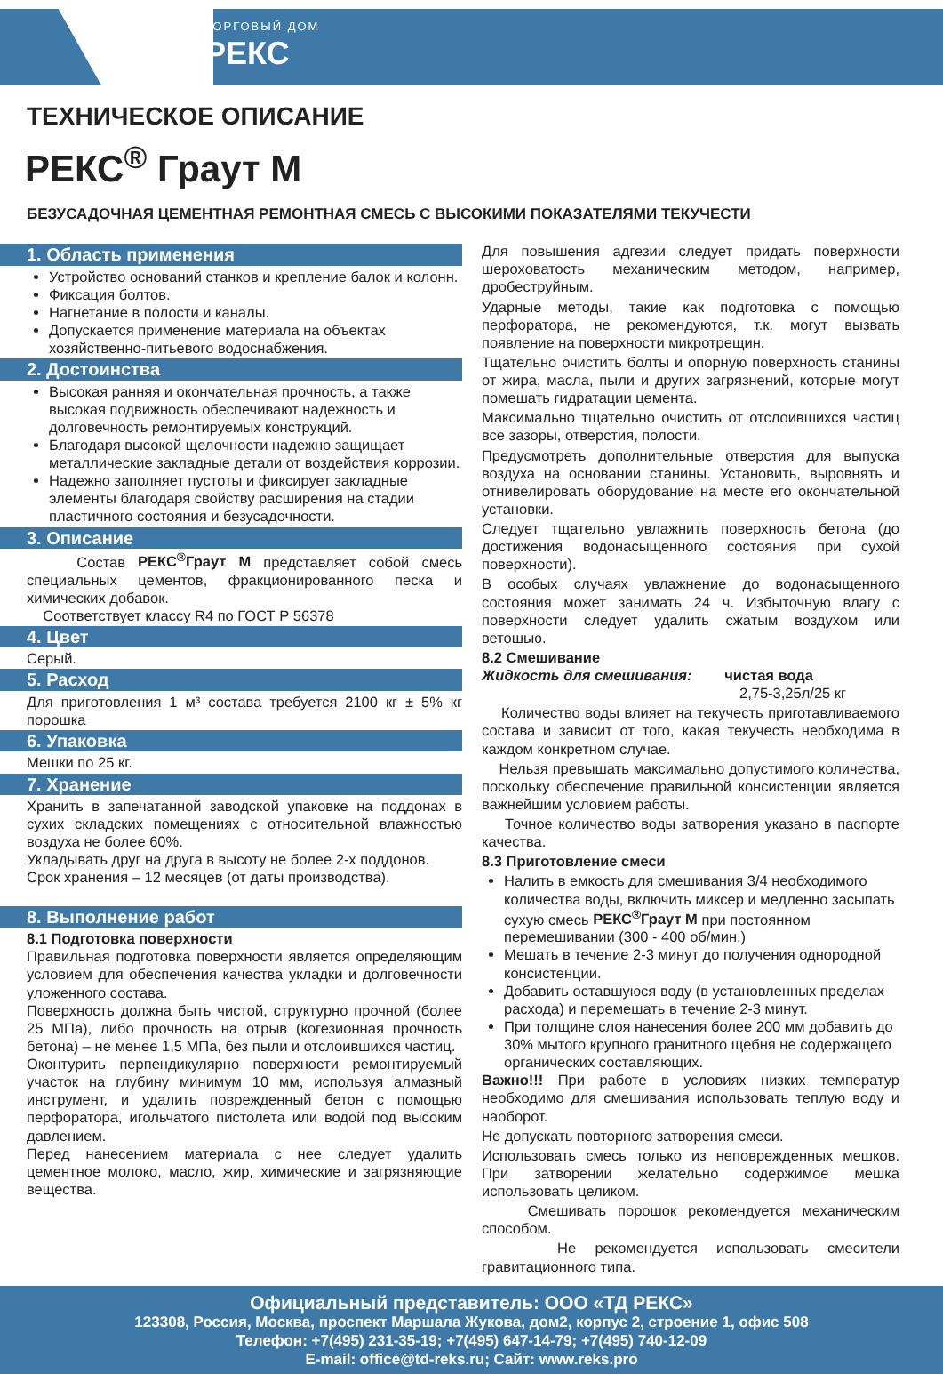ТОРГОВЫЙ ДОМ
РЕКС
ТЕХНИЧЕСКОЕ ОПИСАНИЕ
РЕКС<sup>®</sup> Граут М
БЕЗУСАДОЧНАЯ ЦЕМЕНТНАЯ РЕМОНТНАЯ СМЕСЬ С ВЫСОКИМИ ПОКАЗАТЕЛЯМИ ТЕКУЧЕСТИ
1. Область применения
Устройство оснований станков и крепление балок и колонн.
Фиксация болтов.
Нагнетание в полости и каналы.
Допускается применение материала на объектах хозяйственно-питьевого водоснабжения.
2. Достоинства
Высокая ранняя и окончательная прочность, а также высокая подвижность обеспечивают надежность и долговечность ремонтируемых конструкций.
Благодаря высокой щелочности надежно защищает металлические закладные детали от воздействия коррозии.
Надежно заполняет пустоты и фиксирует закладные элементы благодаря свойству расширения на стадии пластичного состояния и безусадочности.
3. Описание
Состав РЕКС<sup>®</sup>Граут М представляет собой смесь специальных цементов, фракционированного песка и химических добавок.
Соответствует классу R4 по ГОСТ Р 56378
4. Цвет
Серый.
5. Расход
Для приготовления 1 м³ состава требуется 2100 кг ± 5% кг порошка
6. Упаковка
Мешки по 25 кг.
7. Хранение
Хранить в запечатанной заводской упаковке на поддонах в сухих складских помещениях с относительной влажностью воздуха не более 60%.
Укладывать друг на друга в высоту не более 2-х поддонов.
Срок хранения – 12 месяцев (от даты производства).
8. Выполнение работ
8.1 Подготовка поверхности
Правильная подготовка поверхности является определяющим условием для обеспечения качества укладки и долговечности уложенного состава.
Поверхность должна быть чистой, структурно прочной (более 25 МПа), либо прочность на отрыв (когезионная прочность бетона) – не менее 1,5 МПа, без пыли и отслоившихся частиц.
Оконтурить перпендикулярно поверхности ремонтируемый участок на глубину минимум 10 мм, используя алмазный инструмент, и удалить поврежденный бетон с помощью перфоратора, игольчатого пистолета или водой под высоким давлением.
Перед нанесением материала с нее следует удалить цементное молоко, масло, жир, химические и загрязняющие вещества.
Для повышения адгезии следует придать поверхности шероховатость механическим методом, например, дробеструйным.
Ударные методы, такие как подготовка с помощью перфоратора, не рекомендуются, т.к. могут вызвать появление на поверхности микротрещин.
Тщательно очистить болты и опорную поверхность станины от жира, масла, пыли и других загрязнений, которые могут помешать гидратации цемента.
Максимально тщательно очистить от отслоившихся частиц все зазоры, отверстия, полости.
Предусмотреть дополнительные отверстия для выпуска воздуха на основании станины. Установить, выровнять и отнивелировать оборудование на месте его окончательной установки.
Следует тщательно увлажнить поверхность бетона (до достижения водонасыщенного состояния при сухой поверхности).
В особых случаях увлажнение до водонасыщенного состояния может занимать 24 ч. Избыточную влагу с поверхности следует удалить сжатым воздухом или ветошью.
8.2 Смешивание
Жидкость для смешивания: чистая вода
2,75-3,25л/25 кг
Количество воды влияет на текучесть приготавливаемого состава и зависит от того, какая текучесть необходима в каждом конкретном случае.
Нельзя превышать максимально допустимого количества, поскольку обеспечение правильной консистенции является важнейшим условием работы.
Точное количество воды затворения указано в паспорте качества.
8.3 Приготовление смеси
Налить в емкость для смешивания 3/4 необходимого количества воды, включить миксер и медленно засыпать сухую смесь РЕКС<sup>®</sup>Граут М при постоянном перемешивании (300 - 400 об/мин.)
Мешать в течение 2-3 минут до получения однородной консистенции.
Добавить оставшуюся воду (в установленных пределах расхода) и перемешать в течение 2-3 минут.
При толщине слоя нанесения более 200 мм добавить до 30% мытого крупного гранитного щебня не содержащего органических составляющих.
Важно!!! При работе в условиях низких температур необходимо для смешивания использовать теплую воду и наоборот.
Не допускать повторного затворения смеси.
Использовать смесь только из неповрежденных мешков. При затворении желательно содержимое мешка использовать целиком.
Смешивать порошок рекомендуется механическим способом.
Не рекомендуется использовать смесители гравитационного типа.
Официальный представитель: ООО «ТД РЕКС»
123308, Россия, Москва, проспект Маршала Жукова, дом2, корпус 2, строение 1, офис 508
Телефон: +7(495) 231-35-19; +7(495) 647-14-79; +7(495) 740-12-09
E-mail: office@td-reks.ru; Сайт: www.reks.pro